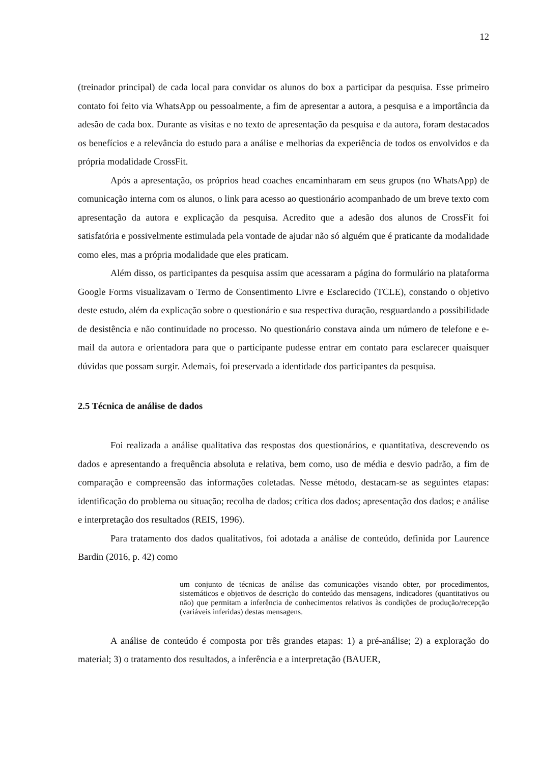12
(treinador principal) de cada local para convidar os alunos do box a participar da pesquisa. Esse primeiro contato foi feito via WhatsApp ou pessoalmente, a fim de apresentar a autora, a pesquisa e a importância da adesão de cada box. Durante as visitas e no texto de apresentação da pesquisa e da autora, foram destacados os benefícios e a relevância do estudo para a análise e melhorias da experiência de todos os envolvidos e da própria modalidade CrossFit.
Após a apresentação, os próprios head coaches encaminharam em seus grupos (no WhatsApp) de comunicação interna com os alunos, o link para acesso ao questionário acompanhado de um breve texto com apresentação da autora e explicação da pesquisa. Acredito que a adesão dos alunos de CrossFit foi satisfatória e possivelmente estimulada pela vontade de ajudar não só alguém que é praticante da modalidade como eles, mas a própria modalidade que eles praticam.
Além disso, os participantes da pesquisa assim que acessaram a página do formulário na plataforma Google Forms visualizavam o Termo de Consentimento Livre e Esclarecido (TCLE), constando o objetivo deste estudo, além da explicação sobre o questionário e sua respectiva duração, resguardando a possibilidade de desistência e não continuidade no processo. No questionário constava ainda um número de telefone e e-mail da autora e orientadora para que o participante pudesse entrar em contato para esclarecer quaisquer dúvidas que possam surgir. Ademais, foi preservada a identidade dos participantes da pesquisa.
2.5 Técnica de análise de dados
Foi realizada a análise qualitativa das respostas dos questionários, e quantitativa, descrevendo os dados e apresentando a frequência absoluta e relativa, bem como, uso de média e desvio padrão, a fim de comparação e compreensão das informações coletadas. Nesse método, destacam-se as seguintes etapas: identificação do problema ou situação; recolha de dados; crítica dos dados; apresentação dos dados; e análise e interpretação dos resultados (REIS, 1996).
Para tratamento dos dados qualitativos, foi adotada a análise de conteúdo, definida por Laurence Bardin (2016, p. 42) como
um conjunto de técnicas de análise das comunicações visando obter, por procedimentos, sistemáticos e objetivos de descrição do conteúdo das mensagens, indicadores (quantitativos ou não) que permitam a inferência de conhecimentos relativos às condições de produção/recepção (variáveis inferidas) destas mensagens.
A análise de conteúdo é composta por três grandes etapas: 1) a pré-análise; 2) a exploração do material; 3) o tratamento dos resultados, a inferência e a interpretação (BAUER,